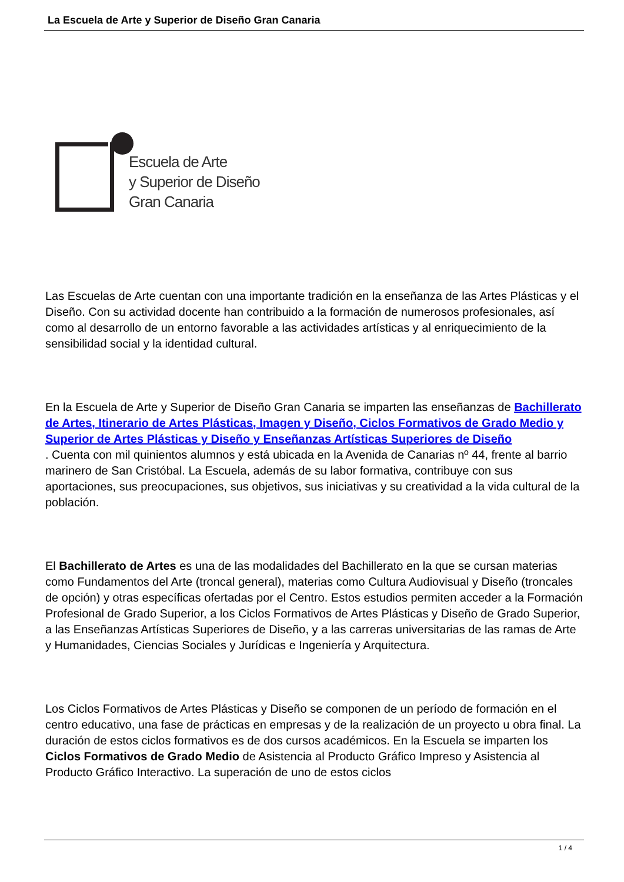La Escuela de Arte y Superior de Diseño Gran Canaria
Escuela de Arte
y Superior de Diseño
Gran Canaria
Las Escuelas de Arte cuentan con una importante tradición en la enseñanza de las Artes Plásticas y el Diseño. Con su actividad docente han contribuido a la formación de numerosos profesionales, así como al desarrollo de un entorno favorable a las actividades artísticas y al enriquecimiento de la sensibilidad social y la identidad cultural.
En la Escuela de Arte y Superior de Diseño Gran Canaria se imparten las enseñanzas de Bachillerato de Artes, Itinerario de Artes Plásticas, Imagen y Diseño, Ciclos Formativos de Grado Medio y Superior de Artes Plásticas y Diseño y Enseñanzas Artísticas Superiores de Diseño
. Cuenta con mil quinientos alumnos y está ubicada en la Avenida de Canarias nº 44, frente al barrio marinero de San Cristóbal. La Escuela, además de su labor formativa, contribuye con sus aportaciones, sus preocupaciones, sus objetivos, sus iniciativas y su creatividad a la vida cultural de la población.
El Bachillerato de Artes es una de las modalidades del Bachillerato en la que se cursan materias como Fundamentos del Arte (troncal general), materias como Cultura Audiovisual y Diseño (troncales de opción) y otras específicas ofertadas por el Centro. Estos estudios permiten acceder a la Formación Profesional de Grado Superior, a los Ciclos Formativos de Artes Plásticas y Diseño de Grado Superior, a las Enseñanzas Artísticas Superiores de Diseño, y a las carreras universitarias de las ramas de Arte y Humanidades, Ciencias Sociales y Jurídicas e Ingeniería y Arquitectura.
Los Ciclos Formativos de Artes Plásticas y Diseño se componen de un período de formación en el centro educativo, una fase de prácticas en empresas y de la realización de un proyecto u obra final. La duración de estos ciclos formativos es de dos cursos académicos. En la Escuela se imparten los Ciclos Formativos de Grado Medio de Asistencia al Producto Gráfico Impreso y Asistencia al Producto Gráfico Interactivo. La superación de uno de estos ciclos
1 / 4